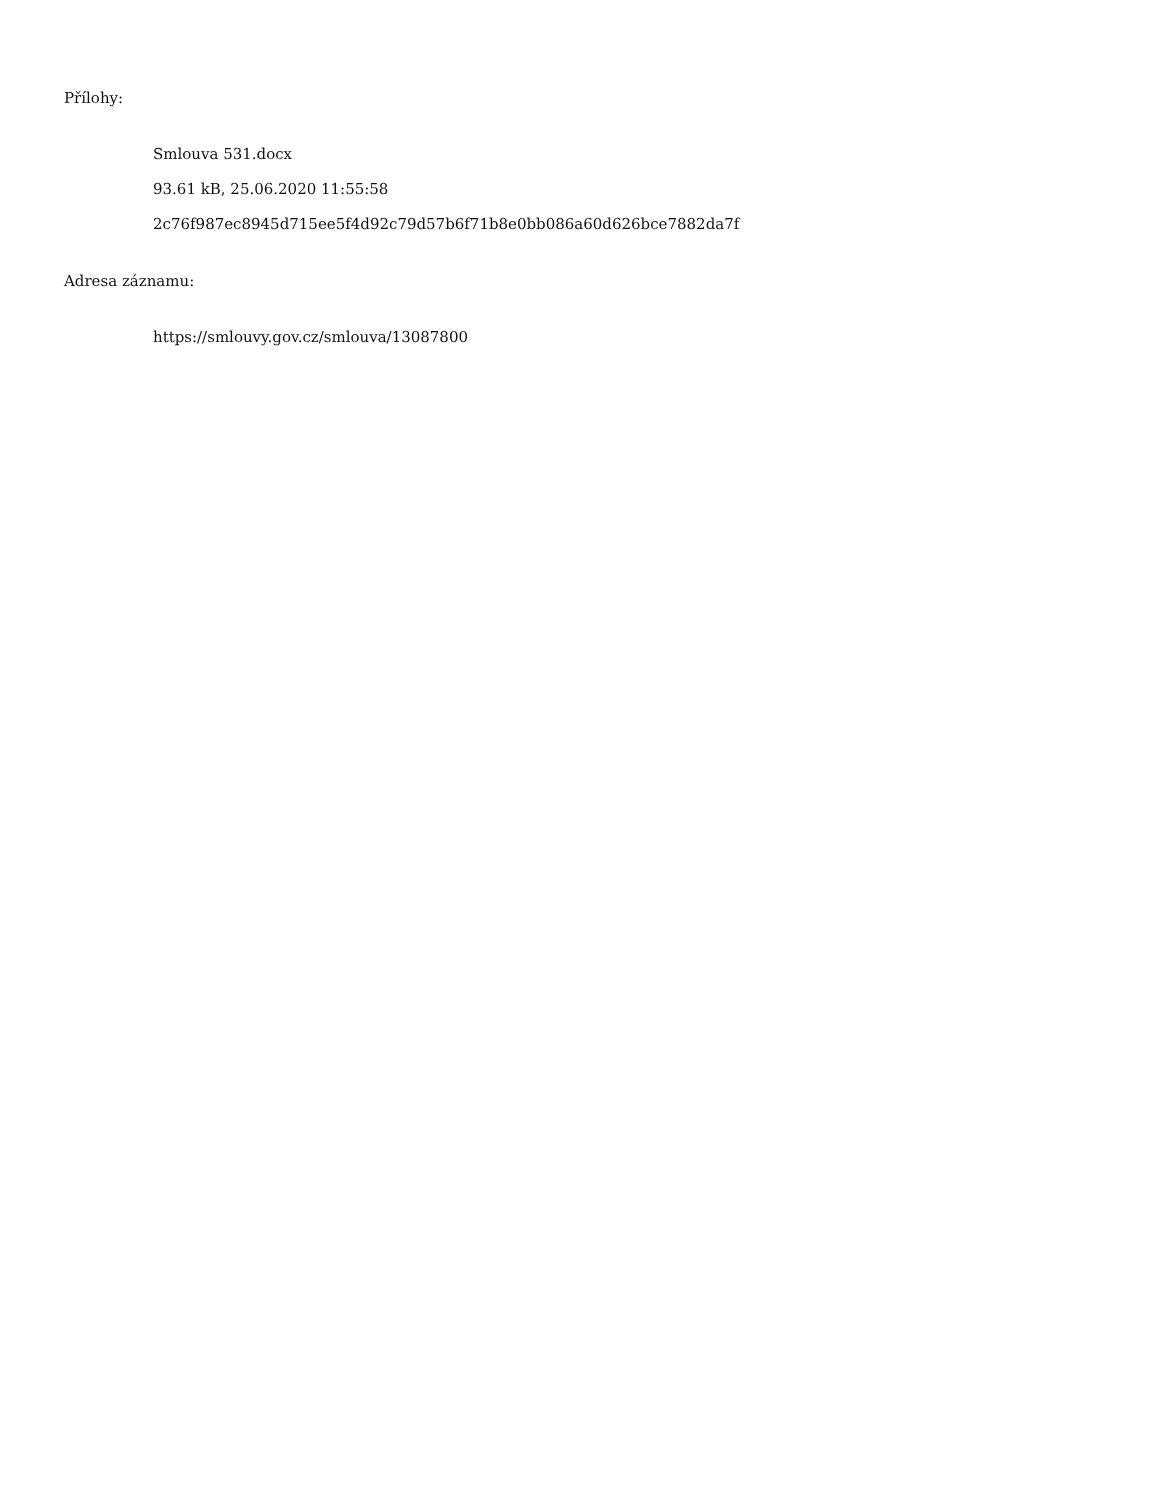Přílohy:
Smlouva 531.docx
93.61 kB, 25.06.2020 11:55:58
2c76f987ec8945d715ee5f4d92c79d57b6f71b8e0bb086a60d626bce7882da7f
Adresa záznamu:
https://smlouvy.gov.cz/smlouva/13087800